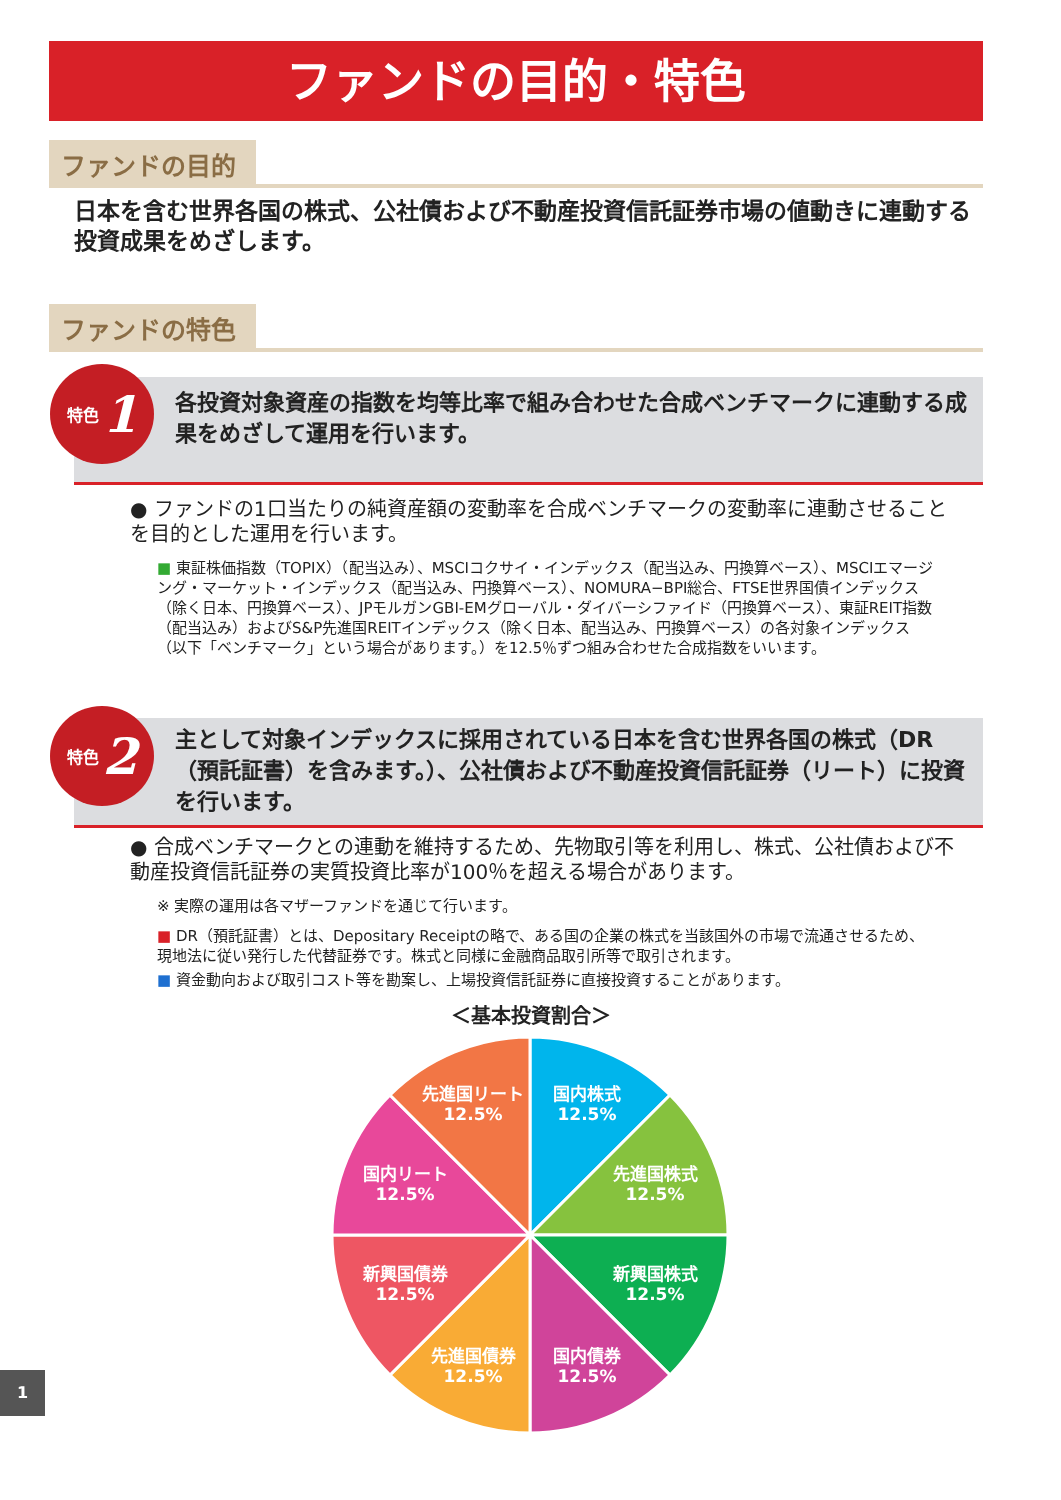ファンドの目的・特色
ファンドの目的
日本を含む世界各国の株式、公社債および不動産投資信託証券市場の値動きに連動する投資成果をめざします。
ファンドの特色
各投資対象資産の指数を均等比率で組み合わせた合成ベンチマークに連動する成果をめざして運用を行います。
特色 1
● ファンドの1口当たりの純資産額の変動率を合成ベンチマークの変動率に連動させることを目的とした運用を行います。
■ 東証株価指数（TOPIX）（配当込み）、MSCIコクサイ・インデックス（配当込み、円換算ベース）、MSCIエマージング・マーケット・インデックス（配当込み、円換算ベース）、NOMURA−BPI総合、FTSE世界国債インデックス（除く日本、円換算ベース）、JPモルガンGBI-EMグローバル・ダイバーシファイド（円換算ベース）、東証REIT指数（配当込み）およびS&P先進国REITインデックス（除く日本、配当込み、円換算ベース）の各対象インデックス（以下「ベンチマーク」という場合があります。）を12.5％ずつ組み合わせた合成指数をいいます。
主として対象インデックスに採用されている日本を含む世界各国の株式（DR（預託証書）を含みます。）、公社債および不動産投資信託証券（リート）に投資を行います。
特色 2
● 合成ベンチマークとの連動を維持するため、先物取引等を利用し、株式、公社債および不動産投資信託証券の実質投資比率が100％を超える場合があります。
※ 実際の運用は各マザーファンドを通じて行います。
■ DR（預託証書）とは、Depositary Receiptの略で、ある国の企業の株式を当該国外の市場で流通させるため、現地法に従い発行した代替証券です。株式と同様に金融商品取引所等で取引されます。
■ 資金動向および取引コスト等を勘案し、上場投資信託証券に直接投資することがあります。
＜基本投資割合＞
国内株式
12.5%
先進国株式
12.5%
新興国株式
12.5%
国内債券
12.5%
先進国債券
12.5%
新興国債券
12.5%
国内リート
12.5%
先進国リート
12.5%
1